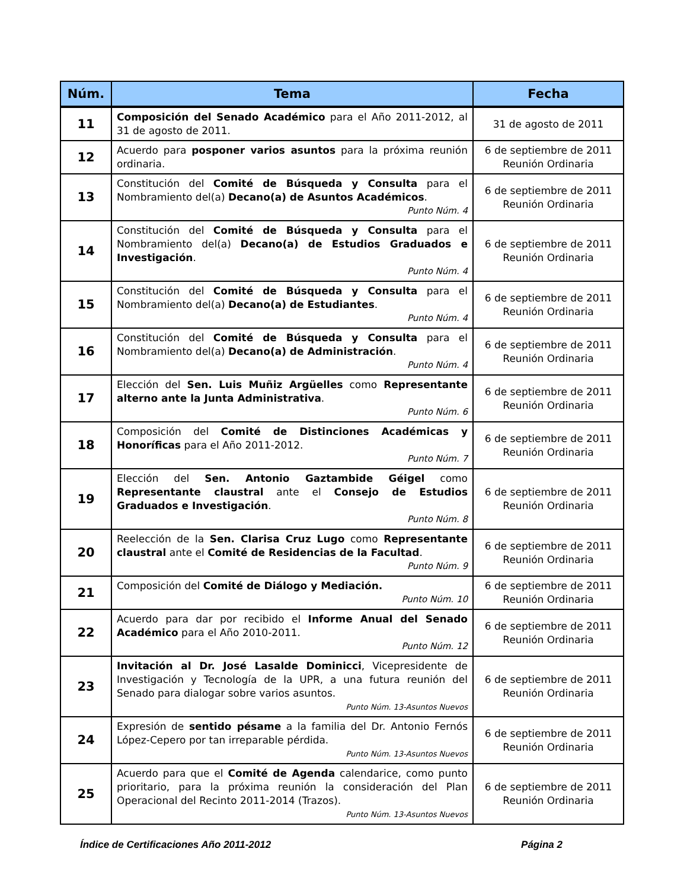| Núm. | Tema | Fecha |
| --- | --- | --- |
| 11 | Composición del Senado Académico para el Año 2011-2012, al 31 de agosto de 2011. | 31 de agosto de 2011 |
| 12 | Acuerdo para posponer varios asuntos para la próxima reunión ordinaria. | 6 de septiembre de 2011 Reunión Ordinaria |
| 13 | Constitución del Comité de Búsqueda y Consulta para el Nombramiento del(a) Decano(a) de Asuntos Académicos . Punto Núm. 4 | 6 de septiembre de 2011 Reunión Ordinaria |
| 14 | Constitución del Comité de Búsqueda y Consulta para el Nombramiento del(a) Decano(a) de Estudios Graduados e Investigación . Punto Núm. 4 | 6 de septiembre de 2011 Reunión Ordinaria |
| 15 | Constitución del Comité de Búsqueda y Consulta para el Nombramiento del(a) Decano(a) de Estudiantes . Punto Núm. 4 | 6 de septiembre de 2011 Reunión Ordinaria |
| 16 | Constitución del Comité de Búsqueda y Consulta para el Nombramiento del(a) Decano(a) de Administración . Punto Núm. 4 | 6 de septiembre de 2011 Reunión Ordinaria |
| 17 | Elección del Sen. Luis Muñiz Argüelles como Representante alterno ante la Junta Administrativa . Punto Núm. 6 | 6 de septiembre de 2011 Reunión Ordinaria |
| 18 | Composición del Comité de Distinciones Académicas y Honoríficas para el Año 2011-2012. Punto Núm. 7 | 6 de septiembre de 2011 Reunión Ordinaria |
| 19 | Elección del Sen. Antonio Gaztambide Géigel como Representante claustral ante el Consejo de Estudios Graduados e Investigación . Punto Núm. 8 | 6 de septiembre de 2011 Reunión Ordinaria |
| 20 | Reelección de la Sen. Clarisa Cruz Lugo como Representante claustral ante el Comité de Residencias de la Facultad . Punto Núm. 9 | 6 de septiembre de 2011 Reunión Ordinaria |
| 21 | Composición del Comité de Diálogo y Mediación. Punto Núm. 10 | 6 de septiembre de 2011 Reunión Ordinaria |
| 22 | Acuerdo para dar por recibido el Informe Anual del Senado Académico para el Año 2010-2011. Punto Núm. 12 | 6 de septiembre de 2011 Reunión Ordinaria |
| 23 | Invitación al Dr. José Lasalde Dominicci , Vicepresidente de Investigación y Tecnología de la UPR, a una futura reunión del Senado para dialogar sobre varios asuntos. Punto Núm. 13-Asuntos Nuevos | 6 de septiembre de 2011 Reunión Ordinaria |
| 24 | Expresión de sentido pésame a la familia del Dr. Antonio Fernós López-Cepero por tan irreparable pérdida. Punto Núm. 13-Asuntos Nuevos | 6 de septiembre de 2011 Reunión Ordinaria |
| 25 | Acuerdo para que el Comité de Agenda calendarice, como punto prioritario, para la próxima reunión la consideración del Plan Operacional del Recinto 2011-2014 (Trazos). Punto Núm. 13-Asuntos Nuevos | 6 de septiembre de 2011 Reunión Ordinaria |
Índice de Certificaciones Año 2011-2012 Página 2